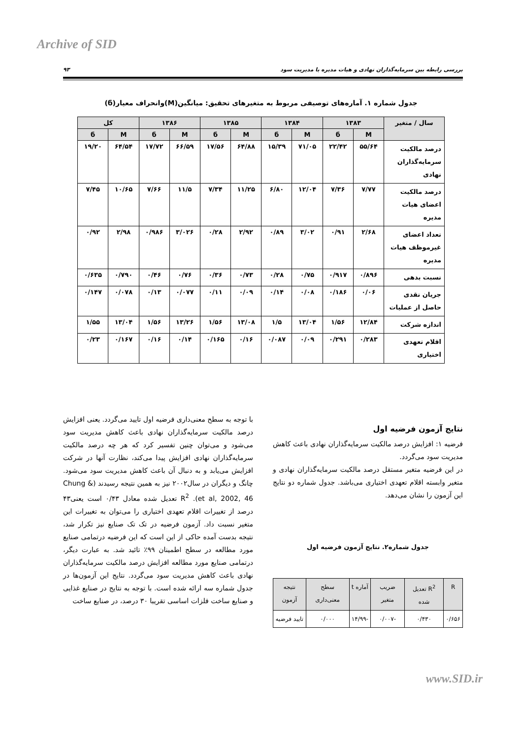Archive of SID
بررسی رابطه بین سرمایه‌گذاران نهادی و هیات مدیره با مدیریت سود ۹۳
جدول شماره ۱. آماره‌های توصیفی مربوط به متغیرهای تحقیق: میانگین(M)وانحراف معیار(б)
| سال / متغیر | ۱۳۸۳ | | ۱۳۸۴ | | ۱۳۸۵ | | ۱۳۸۶ | | کل | |
| --- | --- | --- | --- | --- | --- | --- | --- | --- | --- | --- |
| | M | б | M | б | M | б | M | б | M | б |
| درصد مالکیت سرمایه‌گذاران نهادی | ۵۵/۶۴ | ۲۲/۴۲ | ۷۱/۰۵ | ۱۵/۳۹ | ۶۴/۸۸ | ۱۷/۵۶ | ۶۶/۵۹ | ۱۷/۷۲ | ۶۴/۵۴ | ۱۹/۲۰ |
| درصد مالکیت اعضای هیات مدیره | ۷/۷۷ | ۷/۳۶ | ۱۲/۰۴ | ۶/۸۰ | ۱۱/۲۵ | ۷/۳۴ | ۱۱/۵ | ۷/۶۶ | ۱۰/۶۵ | ۷/۴۵ |
| تعداد اعضای غیرموظف هیات مدیره | ۲/۶۸ | ۰/۹۱ | ۳/۰۲ | ۰/۸۹ | ۲/۹۲ | ۰/۲۸ | ۳/۰۲۶ | ۰/۹۸۶ | ۲/۹۸ | ۰/۹۲ |
| نسبت بدهی | ۰/۸۹۶ | ۰/۹۱۷ | ۰/۷۵ | ۰/۲۸ | ۰/۷۳ | ۰/۳۶ | ۰/۷۶ | ۰/۴۶ | ۰/۷۹۰ | ۰/۶۳۵ |
| جریان نقدی حاصل از عملیات | ۰/۰۶ | ۰/۱۸۶ | ۰/۰۸ | ۰/۱۴ | ۰/۰۹ | ۰/۱۱ | ۰/۰۷۷ | ۰/۱۳ | ۰/۰۷۸ | ۰/۱۴۷ |
| اندازه شرکت | ۱۲/۸۴ | ۱/۵۶ | ۱۳/۰۴ | ۱/۵ | ۱۳/۰۸ | ۱/۵۶ | ۱۳/۲۶ | ۱/۵۶ | ۱۳/۰۴ | ۱/۵۵ |
| اقلام تعهدی اختیاری | ۰/۲۸۳ | ۰/۲۹۱ | ۰/۰۹ | ۰/۰۸۷ | ۰/۱۶ | ۰/۱۶۵ | ۰/۱۴ | ۰/۱۶ | ۰/۱۶۷ | ۰/۲۳ |
نتایج آزمون فرضیه اول
فرضیه ۱: افزایش درصد مالکیت سرمایه‌گذاران نهادی باعث کاهش مدیریت سود می‌گردد.
در این فرضیه متغیر مستقل درصد مالکیت سرمایه‌گذاران نهادی و متغیر وابسته اقلام تعهدی اختیاری می‌باشد. جدول شماره دو نتایج این آزمون را نشان می‌دهد.
جدول شماره۲. نتایج آزمون فرضیه اول
| R | R<sup>2</sup> تعدیل شده | ضریب متغیر | آماره t | سطح معنی‌داری | نتیجه آزمون |
| ۰/۶۵۶ | ۰/۴۳۰ | -۰/۰۰۷ | -۱۴/۹۹ | ۰/۰۰۰ | تایید فرضیه |
با توجه به سطح معنی‌داری فرضیه اول تایید می‌گردد. یعنی افزایش درصد مالکیت سرمایه‌گذاران نهادی باعث کاهش مدیریت سود می‌شود و می‌توان چنین تفسیر کرد که هر چه درصد مالکیت سرمایه‌گذاران نهادی افزایش پیدا می‌کند، نظارت آنها در شرکت افزایش می‌یابد و به دنبال آن باعث کاهش مدیریت سود می‌شود. چانگ و دیگران در سال۲۰۰۲ نیز به همین نتیجه رسیدند (Chung & et al, 2002, 46). R<sup>2</sup> تعدیل شده معادل ۰/۴۳ است یعنی۴۳ درصد از تغییرات اقلام تعهدی اختیاری را می‌توان به تغییرات این متغیر نسبت داد. آزمون فرضیه در تک تک صنایع نیز تکرار شد، نتیجه بدست آمده حاکی از این است که این فرضیه درتمامی صنایع مورد مطالعه در سطح اطمینان ۹۹٪ تائید شد. به عبارت دیگر، درتمامی صنایع مورد مطالعه افزایش درصد مالکیت سرمایه‌گذاران نهادی باعث کاهش مدیریت سود می‌گردد. نتایج این آزمون‌ها در جدول شماره سه ارائه شده است. با توجه به نتایج در صنایع غذایی و صنایع ساخت فلزات اساسی تقریبا ۳۰ درصد، در صنایع ساخت
www.SID.ir